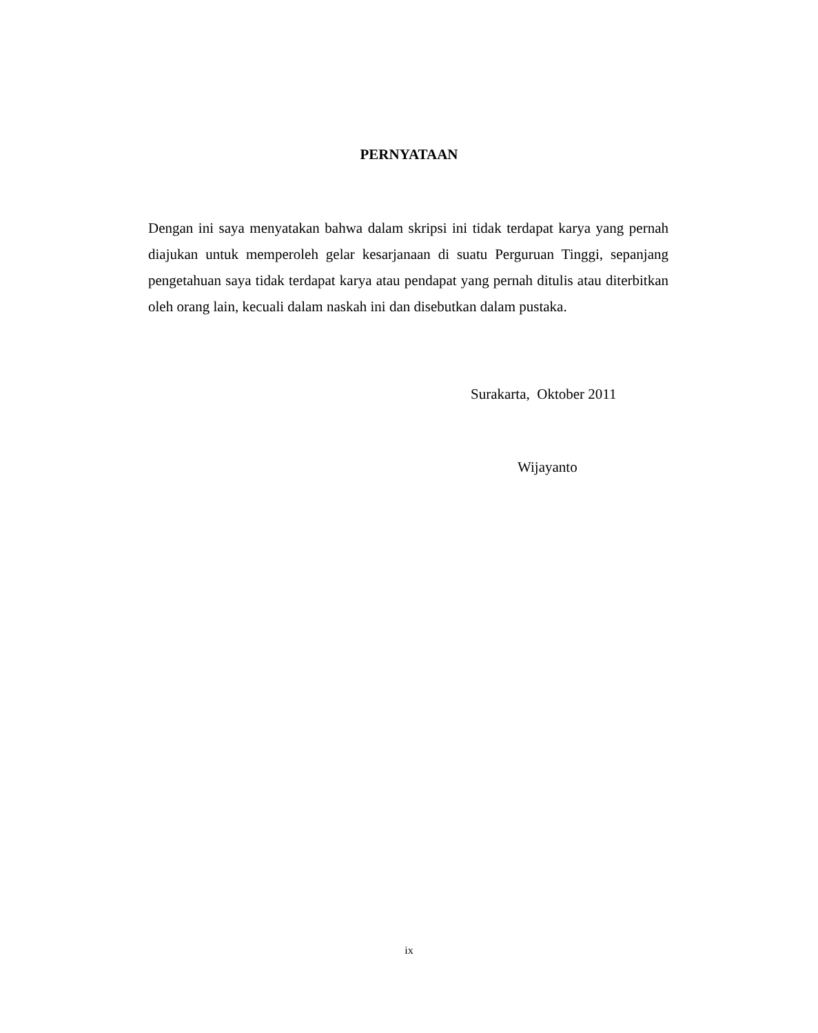PERNYATAAN
Dengan ini saya menyatakan bahwa dalam skripsi ini tidak terdapat karya yang pernah diajukan untuk memperoleh gelar kesarjanaan di suatu Perguruan Tinggi, sepanjang pengetahuan saya tidak terdapat karya atau pendapat yang pernah ditulis atau diterbitkan oleh orang lain, kecuali dalam naskah ini dan disebutkan dalam pustaka.
Surakarta, Oktober 2011
Wijayanto
ix